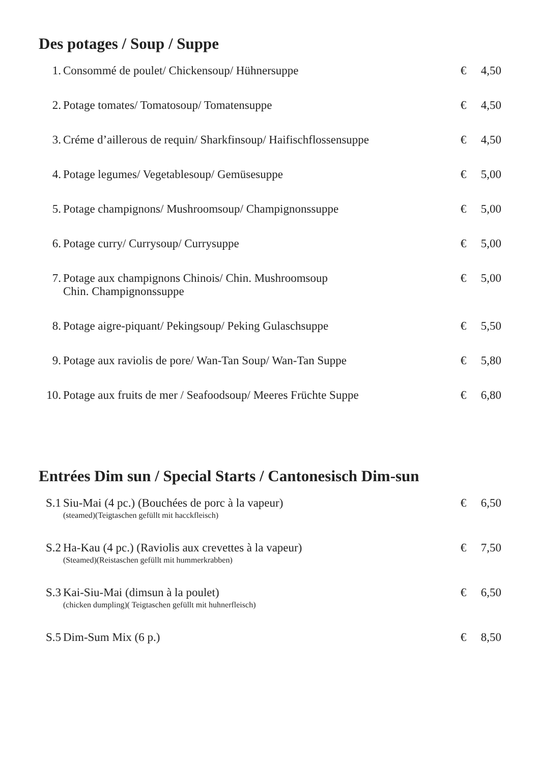Des potages / Soup / Suppe
| 1. | Consommé de poulet/ Chickensoup/ Hühnersuppe | € | 4,50 |
| 2. | Potage tomates/ Tomatosoup/ Tomatensuppe | € | 4,50 |
| 3. | Créme d’aillerous de requin/ Sharkfinsoup/ Haifischflossensuppe | € | 4,50 |
| 4. | Potage legumes/ Vegetablesoup/ Gemüsesuppe | € | 5,00 |
| 5. | Potage champignons/ Mushroomsoup/ Champignonssuppe | € | 5,00 |
| 6. | Potage curry/ Currysoup/ Currysuppe | € | 5,00 |
| 7. | Potage aux champignons Chinois/ Chin. Mushroomsoup Chin. Champignonssuppe | € | 5,00 |
| 8. | Potage aigre-piquant/ Pekingsoup/ Peking Gulaschsuppe | € | 5,50 |
| 9. | Potage aux raviolis de pore/ Wan-Tan Soup/ Wan-Tan Suppe | € | 5,80 |
| 10. | Potage aux fruits de mer / Seafoodsoup/ Meeres Früchte Suppe | € | 6,80 |
Entrées Dim sun / Special Starts / Cantonesisch Dim-sun
| S.1 | Siu-Mai (4 pc.) (Bouchées de porc à la vapeur) (steamed)(Teigtaschen gefüllt mit hacckfleisch) | € | 6,50 |
| S.2 | Ha-Kau (4 pc.) (Raviolis aux crevettes à la vapeur) (Steamed)(Reistaschen gefüllt mit hummerkrabben) | € | 7,50 |
| S.3 | Kai-Siu-Mai (dimsun à la poulet) (chicken dumpling)( Teigtaschen gefüllt mit huhnerfleisch) | € | 6,50 |
| S.5 | Dim-Sum Mix (6 p.) | € | 8,50 |